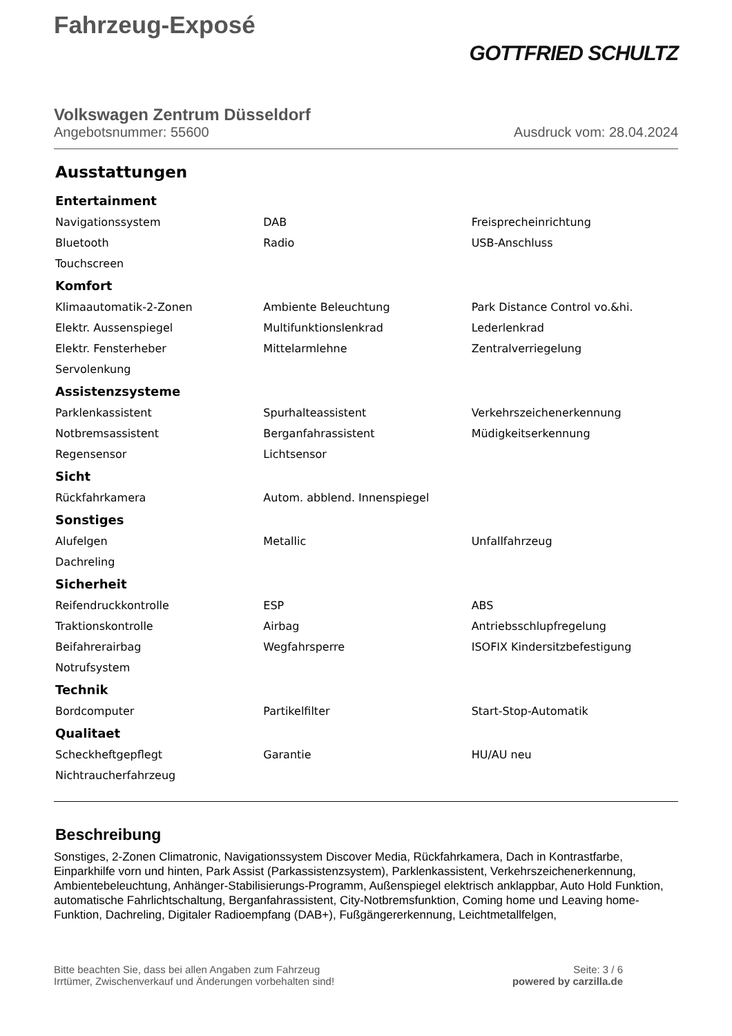Fahrzeug-Exposé
GOTTFRIED SCHULTZ
Volkswagen Zentrum Düsseldorf
Angebotsnummer: 55600 Ausdruck vom: 28.04.2024
Ausstattungen
Entertainment
| Navigationssystem | DAB | Freisprecheinrichtung |
| Bluetooth | Radio | USB-Anschluss |
| Touchscreen | | |
Komfort
| Klimaautomatik-2-Zonen | Ambiente Beleuchtung | Park Distance Control vo.&hi. |
| Elektr. Aussenspiegel | Multifunktionslenkrad | Lederlenkrad |
| Elektr. Fensterheber | Mittelarmlehne | Zentralverriegelung |
| Servolenkung | | |
Assistenzsysteme
| Parklenkassistent | Spurhalteassistent | Verkehrszeichenerkennung |
| Notbremsassistent | Berganfahrassistent | Müdigkeitserkennung |
| Regensensor | Lichtsensor | |
Sicht
| Rückfahrkamera | Autom. abblend. Innenspiegel | |
Sonstiges
| Alufelgen | Metallic | Unfallfahrzeug |
| Dachreling | | |
Sicherheit
| Reifendruckkontrolle | ESP | ABS |
| Traktionskontrolle | Airbag | Antriebsschlupfregelung |
| Beifahrerairbag | Wegfahrsperre | ISOFIX Kindersitzbefestigung |
| Notrufsystem | | |
Technik
| Bordcomputer | Partikelfilter | Start-Stop-Automatik |
Qualitaet
| Scheckheftgepflegt | Garantie | HU/AU neu |
| Nichtraucherfahrzeug | | |
Beschreibung
Sonstiges, 2-Zonen Climatronic, Navigationssystem Discover Media, Rückfahrkamera, Dach in Kontrastfarbe, Einparkhilfe vorn und hinten, Park Assist (Parkassistenzsystem), Parklenkassistent, Verkehrszeichenerkennung, Ambientebeleuchtung, Anhänger-Stabilisierungs-Programm, Außenspiegel elektrisch anklappbar, Auto Hold Funktion, automatische Fahrlichtschaltung, Berganfahrassistent, City-Notbremsfunktion, Coming home und Leaving home-Funktion, Dachreling, Digitaler Radioempfang (DAB+), Fußgängererkennung, Leichtmetallfelgen,
Bitte beachten Sie, dass bei allen Angaben zum Fahrzeug
Irrtümer, Zwischenverkauf und Änderungen vorbehalten sind!
Seite: 3 / 6
powered by carzilla.de